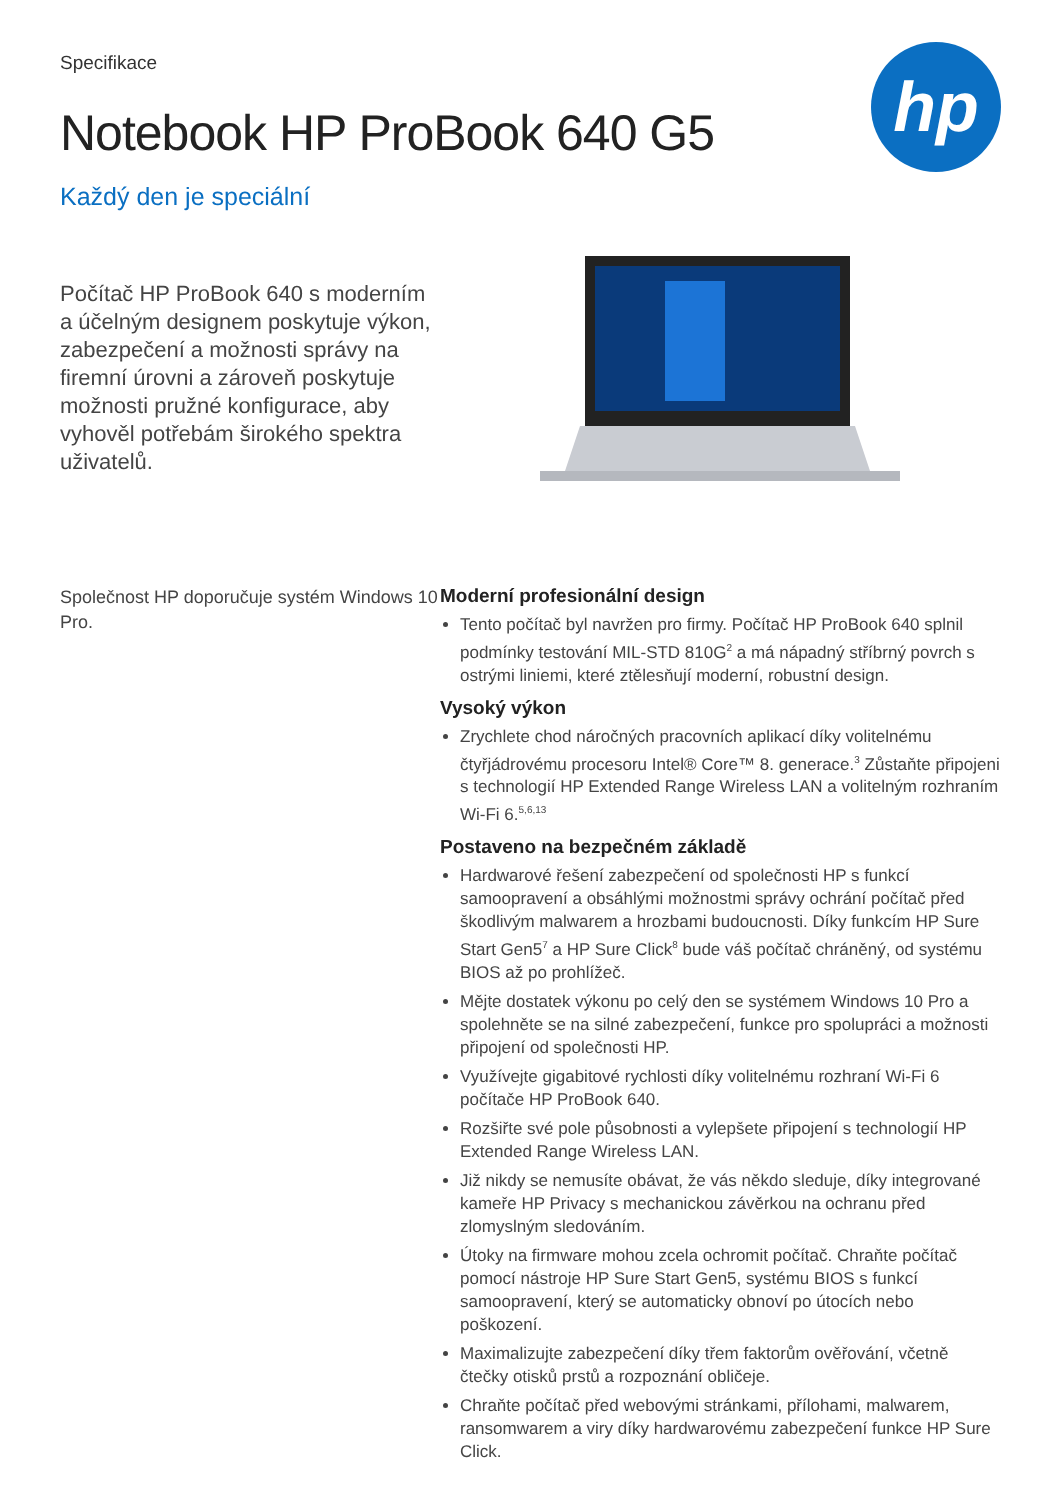Specifikace
Notebook HP ProBook 640 G5
Každý den je speciální
hp
Počítač HP ProBook 640 s moderním a účelným designem poskytuje výkon, zabezpečení a možnosti správy na firemní úrovni a zároveň poskytuje možnosti pružné konfigurace, aby vyhověl potřebám širokého spektra uživatelů.
Společnost HP doporučuje systém Windows 10 Pro.
Moderní profesionální design
Tento počítač byl navržen pro firmy. Počítač HP ProBook 640 splnil podmínky testování MIL-STD 810G<sup>2</sup> a má nápadný stříbrný povrch s ostrými liniemi, které ztělesňují moderní, robustní design.
Vysoký výkon
Zrychlete chod náročných pracovních aplikací díky volitelnému čtyřjádrovému procesoru Intel® Core™ 8. generace.<sup>3</sup> Zůstaňte připojeni s technologií HP Extended Range Wireless LAN a volitelným rozhraním Wi-Fi 6.<sup>5,6,13</sup>
Postaveno na bezpečném základě
Hardwarové řešení zabezpečení od společnosti HP s funkcí samoopravení a obsáhlými možnostmi správy ochrání počítač před škodlivým malwarem a hrozbami budoucnosti. Díky funkcím HP Sure Start Gen5<sup>7</sup> a HP Sure Click<sup>8</sup> bude váš počítač chráněný, od systému BIOS až po prohlížeč.
Mějte dostatek výkonu po celý den se systémem Windows 10 Pro a spolehněte se na silné zabezpečení, funkce pro spolupráci a možnosti připojení od společnosti HP.
Využívejte gigabitové rychlosti díky volitelnému rozhraní Wi-Fi 6 počítače HP ProBook 640.
Rozšiřte své pole působnosti a vylepšete připojení s technologií HP Extended Range Wireless LAN.
Již nikdy se nemusíte obávat, že vás někdo sleduje, díky integrované kameře HP Privacy s mechanickou závěrkou na ochranu před zlomyslným sledováním.
Útoky na firmware mohou zcela ochromit počítač. Chraňte počítač pomocí nástroje HP Sure Start Gen5, systému BIOS s funkcí samoopravení, který se automaticky obnoví po útocích nebo poškození.
Maximalizujte zabezpečení díky třem faktorům ověřování, včetně čtečky otisků prstů a rozpoznání obličeje.
Chraňte počítač před webovými stránkami, přílohami, malwarem, ransomwarem a viry díky hardwarovému zabezpečení funkce HP Sure Click.